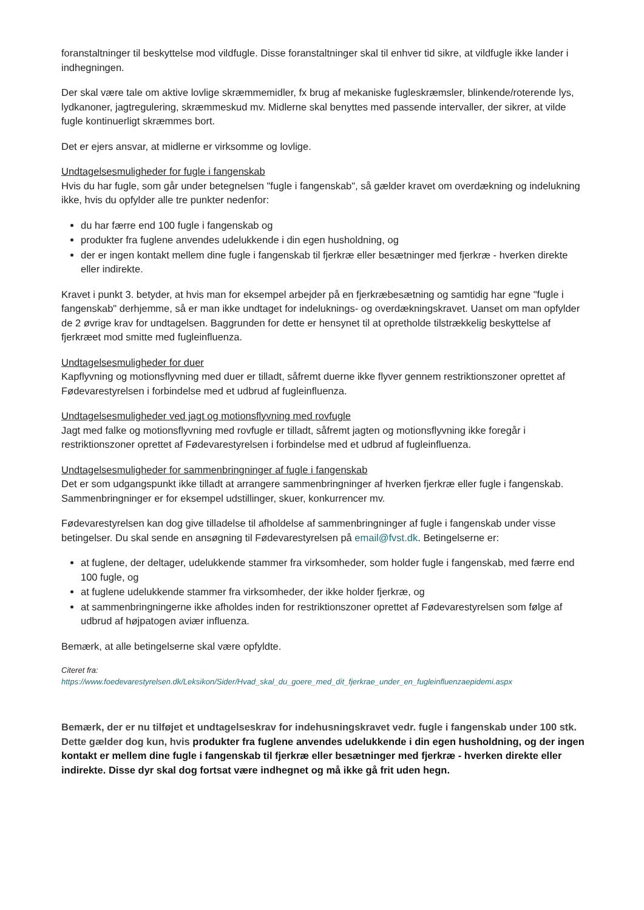foranstaltninger til beskyttelse mod vildfugle. Disse foranstaltninger skal til enhver tid sikre, at vildfugle ikke lander i indhegningen.
Der skal være tale om aktive lovlige skræmmemidler, fx brug af mekaniske fugleskræmsler, blinkende/roterende lys, lydkanoner, jagtregulering, skræmmeskud mv. Midlerne skal benyttes med passende intervaller, der sikrer, at vilde fugle kontinuerligt skræmmes bort.
Det er ejers ansvar, at midlerne er virksomme og lovlige.
Undtagelsesmuligheder for fugle i fangenskab
Hvis du har fugle, som går under betegnelsen "fugle i fangenskab", så gælder kravet om overdækning og indelukning ikke, hvis du opfylder alle tre punkter nedenfor:
du har færre end 100 fugle i fangenskab og
produkter fra fuglene anvendes udelukkende i din egen husholdning, og
der er ingen kontakt mellem dine fugle i fangenskab til fjerkræ eller besætninger med fjerkræ - hverken direkte eller indirekte.
Kravet i punkt 3. betyder, at hvis man for eksempel arbejder på en fjerkræbesætning og samtidig har egne "fugle i fangenskab" derhjemme, så er man ikke undtaget for indeluknings- og overdækningskravet. Uanset om man opfylder de 2 øvrige krav for undtagelsen. Baggrunden for dette er hensynet til at opretholde tilstrækkelig beskyttelse af fjerkræet mod smitte med fugleinfluenza.
Undtagelsesmuligheder for duer
Kapflyvning og motionsflyvning med duer er tilladt, såfremt duerne ikke flyver gennem restriktionszoner oprettet af Fødevarestyrelsen i forbindelse med et udbrud af fugleinfluenza.
Undtagelsesmuligheder ved jagt og motionsflyvning med rovfugle
Jagt med falke og motionsflyvning med rovfugle er tilladt, såfremt jagten og motionsflyvning ikke foregår i restriktionszoner oprettet af Fødevarestyrelsen i forbindelse med et udbrud af fugleinfluenza.
Undtagelsesmuligheder for sammenbringninger af fugle i fangenskab
Det er som udgangspunkt ikke tilladt at arrangere sammenbringninger af hverken fjerkræ eller fugle i fangenskab. Sammenbringninger er for eksempel udstillinger, skuer, konkurrencer mv.
Fødevarestyrelsen kan dog give tilladelse til afholdelse af sammenbringninger af fugle i fangenskab under visse betingelser. Du skal sende en ansøgning til Fødevarestyrelsen på email@fvst.dk. Betingelserne er:
at fuglene, der deltager, udelukkende stammer fra virksomheder, som holder fugle i fangenskab, med færre end 100 fugle, og
at fuglene udelukkende stammer fra virksomheder, der ikke holder fjerkræ, og
at sammenbringningerne ikke afholdes inden for restriktionszoner oprettet af Fødevarestyrelsen som følge af udbrud af højpatogen aviær influenza.
Bemærk, at alle betingelserne skal være opfyldte.
Citeret fra:
https://www.foedevarestyrelsen.dk/Leksikon/Sider/Hvad_skal_du_goere_med_dit_fjerkrae_under_en_fugleinfluenzaepidemi.aspx
Bemærk, der er nu tilføjet et undtagelseskrav for indehusningskravet vedr. fugle i fangenskab under 100 stk. Dette gælder dog kun, hvis produkter fra fuglene anvendes udelukkende i din egen husholdning, og der ingen kontakt er mellem dine fugle i fangenskab til fjerkræ eller besætninger med fjerkræ - hverken direkte eller indirekte. Disse dyr skal dog fortsat være indhegnet og må ikke gå frit uden hegn.